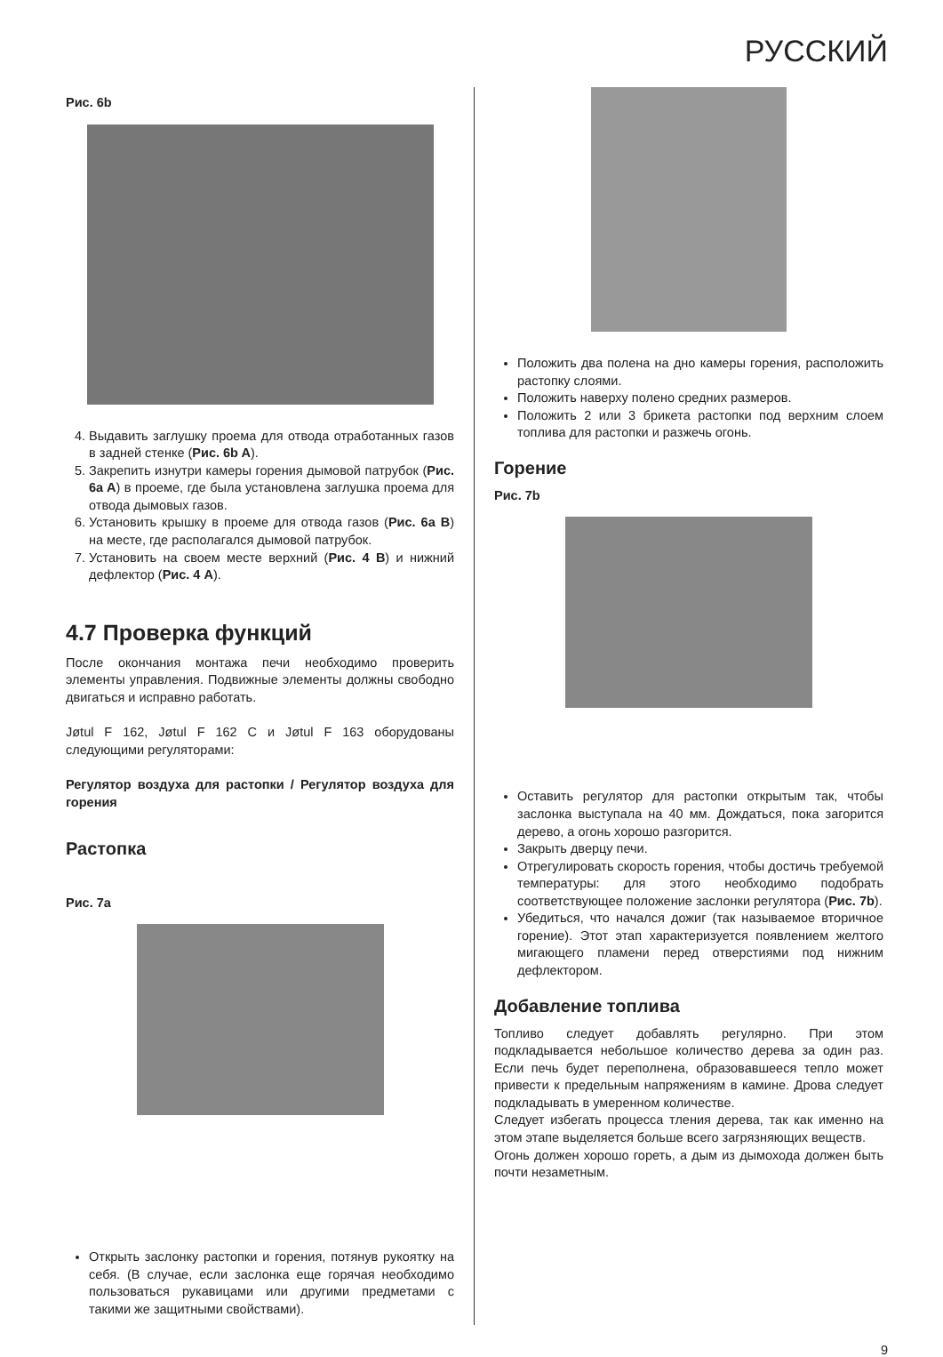РУССКИЙ
Рис. 6b
4. Выдавить заглушку проема для отвода отработанных газов в задней стенке (Рис. 6b A).
5. Закрепить изнутри камеры горения дымовой патрубок (Рис. 6a A) в проеме, где была установлена заглушка проема для отвода дымовых газов.
6. Установить крышку в проеме для отвода газов (Рис. 6a B) на месте, где располагался дымовой патрубок.
7. Установить на своем месте верхний (Рис. 4 B) и нижний дефлектор (Рис. 4 A).
4.7 Проверка функций
После окончания монтажа печи необходимо проверить элементы управления. Подвижные элементы должны свободно двигаться и исправно работать.
Jøtul F 162, Jøtul F 162 C и Jøtul F 163 оборудованы следующими регуляторами:
Регулятор воздуха для растопки / Регулятор воздуха для горения
Растопка
Рис. 7a
Открыть заслонку растопки и горения, потянув рукоятку на себя. (В случае, если заслонка еще горячая необходимо пользоваться рукавицами или другими предметами с такими же защитными свойствами).
Положить два полена на дно камеры горения, расположить растопку слоями.
Положить наверху полено средних размеров.
Положить 2 или 3 брикета растопки под верхним слоем топлива для растопки и разжечь огонь.
Горение
Рис. 7b
Оставить регулятор для растопки открытым так, чтобы заслонка выступала на 40 мм. Дождаться, пока загорится дерево, а огонь хорошо разгорится.
Закрыть дверцу печи.
Отрегулировать скорость горения, чтобы достичь требуемой температуры: для этого необходимо подобрать соответствующее положение заслонки регулятора (Рис. 7b).
Убедиться, что начался дожиг (так называемое вторичное горение). Этот этап характеризуется появлением желтого мигающего пламени перед отверстиями под нижним дефлектором.
Добавление топлива
Топливо следует добавлять регулярно. При этом подкладывается небольшое количество дерева за один раз. Если печь будет переполнена, образовавшееся тепло может привести к предельным напряжениям в камине. Дрова следует подкладывать в умеренном количестве.
Следует избегать процесса тления дерева, так как именно на этом этапе выделяется больше всего загрязняющих веществ.
Огонь должен хорошо гореть, а дым из дымохода должен быть почти незаметным.
9